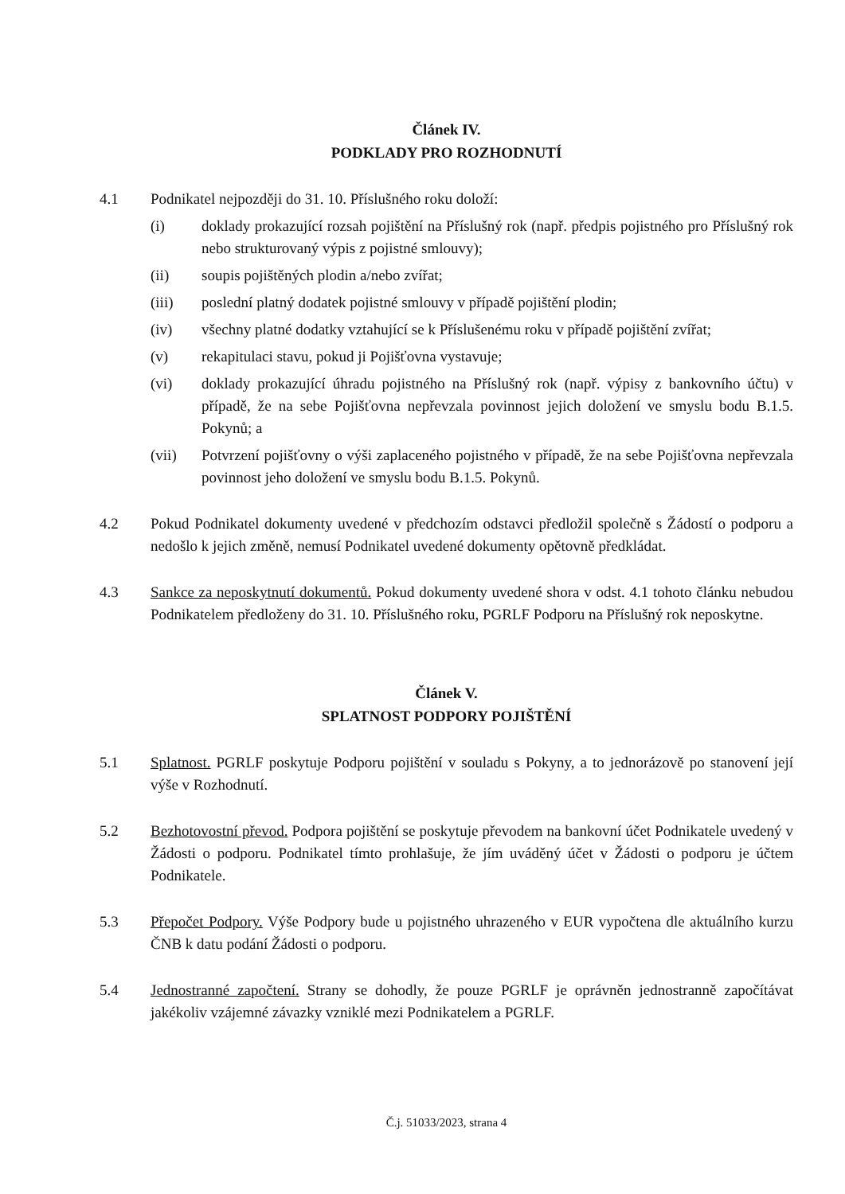Článek IV.
PODKLADY PRO ROZHODNUTÍ
4.1 Podnikatel nejpozději do 31. 10. Příslušného roku doloží:
(i) doklady prokazující rozsah pojištění na Příslušný rok (např. předpis pojistného pro Příslušný rok nebo strukturovaný výpis z pojistné smlouvy);
(ii) soupis pojištěných plodin a/nebo zvířat;
(iii) poslední platný dodatek pojistné smlouvy v případě pojištění plodin;
(iv) všechny platné dodatky vztahující se k Příslušenému roku v případě pojištění zvířat;
(v) rekapitulaci stavu, pokud ji Pojišťovna vystavuje;
(vi) doklady prokazující úhradu pojistného na Příslušný rok (např. výpisy z bankovního účtu) v případě, že na sebe Pojišťovna nepřevzala povinnost jejich doložení ve smyslu bodu B.1.5. Pokynů; a
(vii) Potvrzení pojišťovny o výši zaplaceného pojistného v případě, že na sebe Pojišťovna nepřevzala povinnost jeho doložení ve smyslu bodu B.1.5. Pokynů.
4.2 Pokud Podnikatel dokumenty uvedené v předchozím odstavci předložil společně s Žádostí o podporu a nedošlo k jejich změně, nemusí Podnikatel uvedené dokumenty opětovně předkládat.
4.3 Sankce za neposkytnutí dokumentů. Pokud dokumenty uvedené shora v odst. 4.1 tohoto článku nebudou Podnikatelem předloženy do 31. 10. Příslušného roku, PGRLF Podporu na Příslušný rok neposkytne.
Článek V.
SPLATNOST PODPORY POJIŠTĚNÍ
5.1 Splatnost. PGRLF poskytuje Podporu pojištění v souladu s Pokyny, a to jednorázově po stanovení její výše v Rozhodnutí.
5.2 Bezhotovostní převod. Podpora pojištění se poskytuje převodem na bankovní účet Podnikatele uvedený v Žádosti o podporu. Podnikatel tímto prohlašuje, že jím uváděný účet v Žádosti o podporu je účtem Podnikatele.
5.3 Přepočet Podpory. Výše Podpory bude u pojistného uhrazeného v EUR vypočtena dle aktuálního kurzu ČNB k datu podání Žádosti o podporu.
5.4 Jednostranné započtení. Strany se dohodly, že pouze PGRLF je oprávněn jednostranně započítávat jakékoliv vzájemné závazky vzniklé mezi Podnikatelem a PGRLF.
Č.j. 51033/2023, strana 4